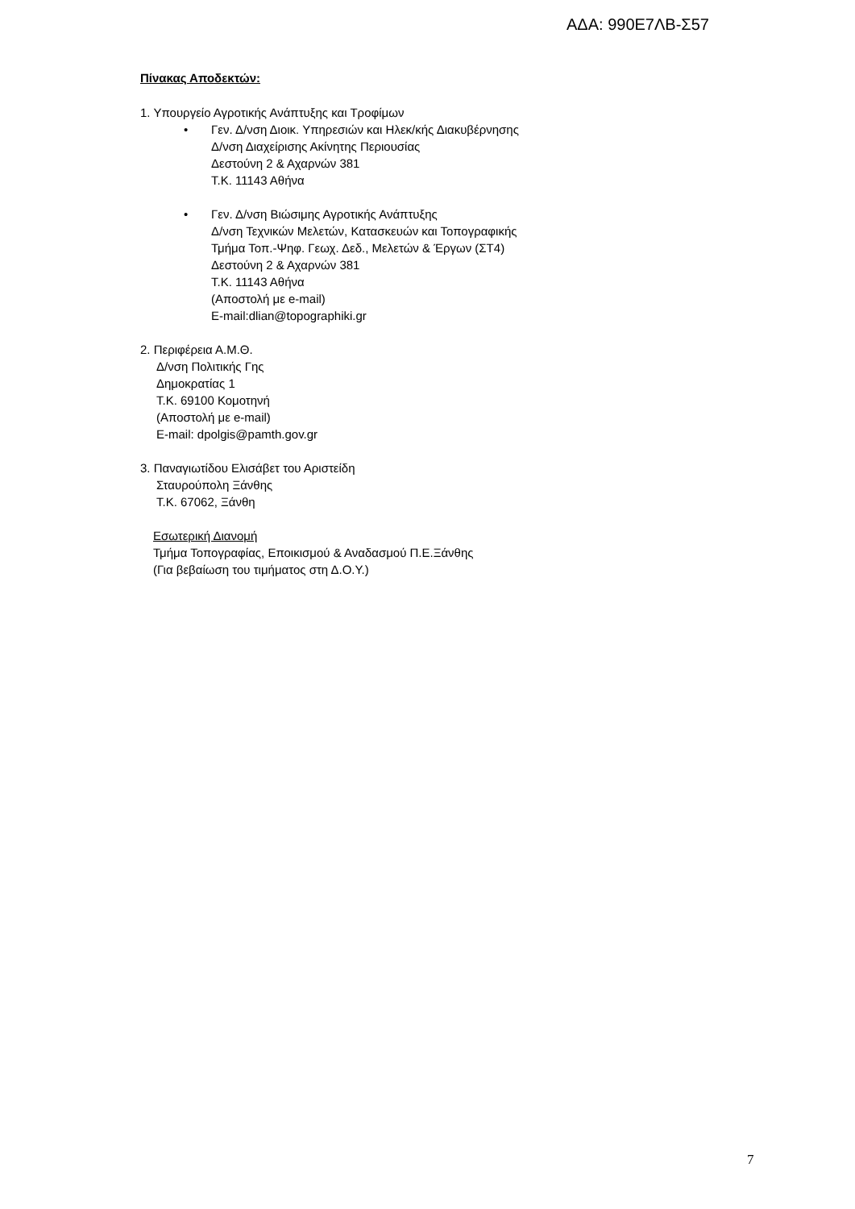ΑΔΑ: 990Ε7ΛΒ-Σ57
Πίνακας Αποδεκτών:
1. Υπουργείο Αγροτικής Ανάπτυξης και Τροφίμων
• Γεν. Δ/νση Διοικ. Υπηρεσιών και Ηλεκ/κής Διακυβέρνησης
Δ/νση Διαχείρισης Ακίνητης Περιουσίας
Δεστούνη 2 & Αχαρνών 381
Τ.Κ. 11143 Αθήνα
• Γεν. Δ/νση Βιώσιμης Αγροτικής Ανάπτυξης
Δ/νση Τεχνικών Μελετών, Κατασκευών και Τοπογραφικής
Τμήμα Τοπ.-Ψηφ. Γεωχ. Δεδ., Μελετών & Έργων (ΣΤ4)
Δεστούνη 2 & Αχαρνών 381
Τ.Κ. 11143 Αθήνα
(Αποστολή με e-mail)
E-mail:dlian@topographiki.gr
2. Περιφέρεια Α.Μ.Θ.
Δ/νση Πολιτικής Γης
Δημοκρατίας 1
Τ.Κ. 69100 Κομοτηνή
(Αποστολή με e-mail)
E-mail: dpolgis@pamth.gov.gr
3. Παναγιωτίδου Ελισάβετ του Αριστείδη
Σταυρούπολη Ξάνθης
Τ.Κ. 67062, Ξάνθη
Εσωτερική Διανομή
Τμήμα Τοπογραφίας, Εποικισμού & Αναδασμού Π.Ε.Ξάνθης
(Για βεβαίωση του τιμήματος στη Δ.Ο.Υ.)
7